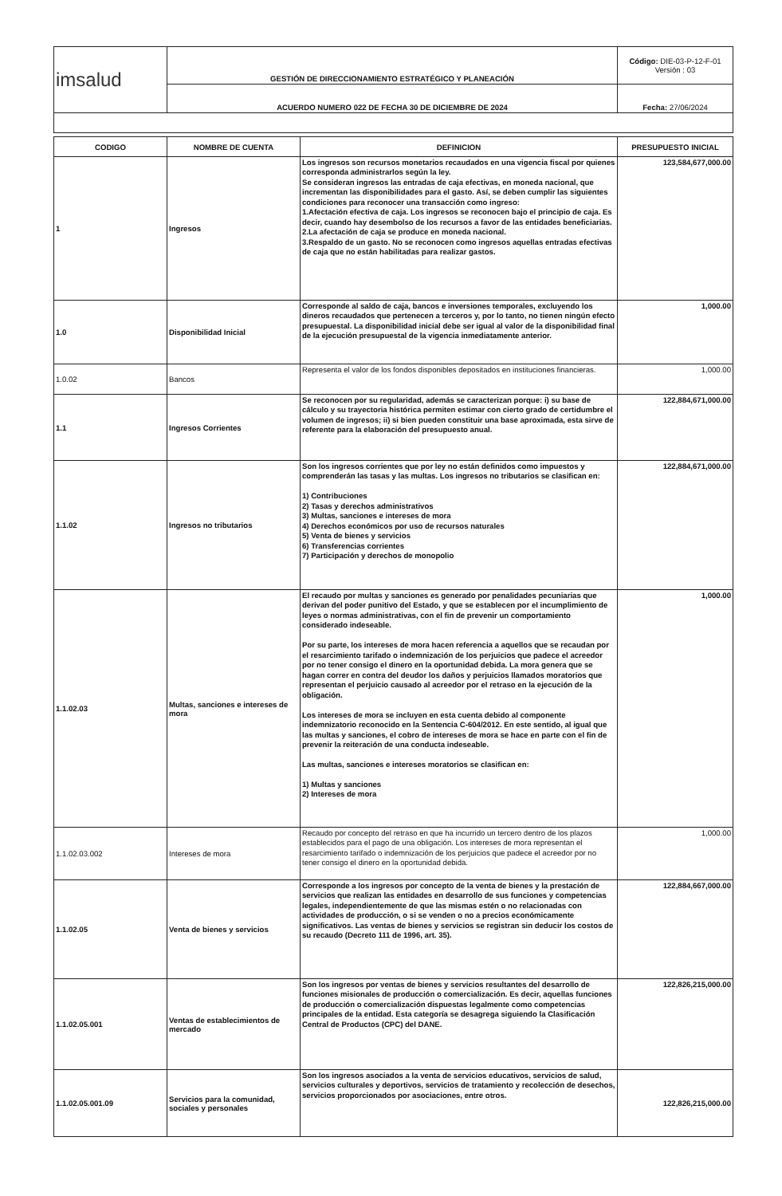| imsalud | GESTIÓN DE DIRECCIONAMIENTO ESTRATÉGICO Y PLANEACIÓN | Código: DIE-03-P-12-F-01 Versión : 03 |
| | ACUERDO NUMERO 022 DE FECHA 30 DE DICIEMBRE DE 2024 | Fecha: 27/06/2024 |
| CODIGO | NOMBRE DE CUENTA | DEFINICION | PRESUPUESTO INICIAL |
| --- | --- | --- | --- |
| 1 | Ingresos | Los ingresos son recursos monetarios recaudados en una vigencia fiscal por quienes corresponda administrarlos según la ley. Se consideran ingresos las entradas de caja efectivas, en moneda nacional, que incrementan las disponibilidades para el gasto. Así, se deben cumplir las siguientes condiciones para reconocer una transacción como ingreso: 1.Afectación efectiva de caja. Los ingresos se reconocen bajo el principio de caja. Es decir, cuando hay desembolso de los recursos a favor de las entidades beneficiarias. 2.La afectación de caja se produce en moneda nacional. 3.Respaldo de un gasto. No se reconocen como ingresos aquellas entradas efectivas de caja que no están habilitadas para realizar gastos. | 123,584,677,000.00 |
| 1.0 | Disponibilidad Inicial | Corresponde al saldo de caja, bancos e inversiones temporales, excluyendo los dineros recaudados que pertenecen a terceros y, por lo tanto, no tienen ningún efecto presupuestal. La disponibilidad inicial debe ser igual al valor de la disponibilidad final de la ejecución presupuestal de la vigencia inmediatamente anterior. | 1,000.00 |
| 1.0.02 | Bancos | Representa el valor de los fondos disponibles depositados en instituciones financieras. | 1,000.00 |
| 1.1 | Ingresos Corrientes | Se reconocen por su regularidad, además se caracterizan porque: i) su base de cálculo y su trayectoria histórica permiten estimar con cierto grado de certidumbre el volumen de ingresos; ii) si bien pueden constituir una base aproximada, esta sirve de referente para la elaboración del presupuesto anual. | 122,884,671,000.00 |
| 1.1.02 | Ingresos no tributarios | Son los ingresos corrientes que por ley no están definidos como impuestos y comprenderán las tasas y las multas. Los ingresos no tributarios se clasifican en: 1) Contribuciones 2) Tasas y derechos administrativos 3) Multas, sanciones e intereses de mora 4) Derechos económicos por uso de recursos naturales 5) Venta de bienes y servicios 6) Transferencias corrientes 7) Participación y derechos de monopolio | 122,884,671,000.00 |
| 1.1.02.03 | Multas, sanciones e intereses de mora | El recaudo por multas y sanciones es generado por penalidades pecuniarias que derivan del poder punitivo del Estado, y que se establecen por el incumplimiento de leyes o normas administrativas, con el fin de prevenir un comportamiento considerado indeseable. Por su parte, los intereses de mora hacen referencia a aquellos que se recaudan por el resarcimiento tarifado o indemnización de los perjuicios que padece el acreedor por no tener consigo el dinero en la oportunidad debida. La mora genera que se hagan correr en contra del deudor los daños y perjuicios llamados moratorios que representan el perjuicio causado al acreedor por el retraso en la ejecución de la obligación. Los intereses de mora se incluyen en esta cuenta debido al componente indemnizatorio reconocido en la Sentencia C-604/2012. En este sentido, al igual que las multas y sanciones, el cobro de intereses de mora se hace en parte con el fin de prevenir la reiteración de una conducta indeseable. Las multas, sanciones e intereses moratorios se clasifican en: 1) Multas y sanciones 2) Intereses de mora | 1,000.00 |
| 1.1.02.03.002 | Intereses de mora | Recaudo por concepto del retraso en que ha incurrido un tercero dentro de los plazos establecidos para el pago de una obligación. Los intereses de mora representan el resarcimiento tarifado o indemnización de los perjuicios que padece el acreedor por no tener consigo el dinero en la oportunidad debida. | 1,000.00 |
| 1.1.02.05 | Venta de bienes y servicios | Corresponde a los ingresos por concepto de la venta de bienes y la prestación de servicios que realizan las entidades en desarrollo de sus funciones y competencias legales, independientemente de que las mismas estén o no relacionadas con actividades de producción, o si se venden o no a precios económicamente significativos. Las ventas de bienes y servicios se registran sin deducir los costos de su recaudo (Decreto 111 de 1996, art. 35). | 122,884,667,000.00 |
| 1.1.02.05.001 | Ventas de establecimientos de mercado | Son los ingresos por ventas de bienes y servicios resultantes del desarrollo de funciones misionales de producción o comercialización. Es decir, aquellas funciones de producción o comercialización dispuestas legalmente como competencias principales de la entidad. Esta categoría se desagrega siguiendo la Clasificación Central de Productos (CPC) del DANE. | 122,826,215,000.00 |
| 1.1.02.05.001.09 | Servicios para la comunidad, sociales y personales | Son los ingresos asociados a la venta de servicios educativos, servicios de salud, servicios culturales y deportivos, servicios de tratamiento y recolección de desechos, servicios proporcionados por asociaciones, entre otros. | 122,826,215,000.00 |